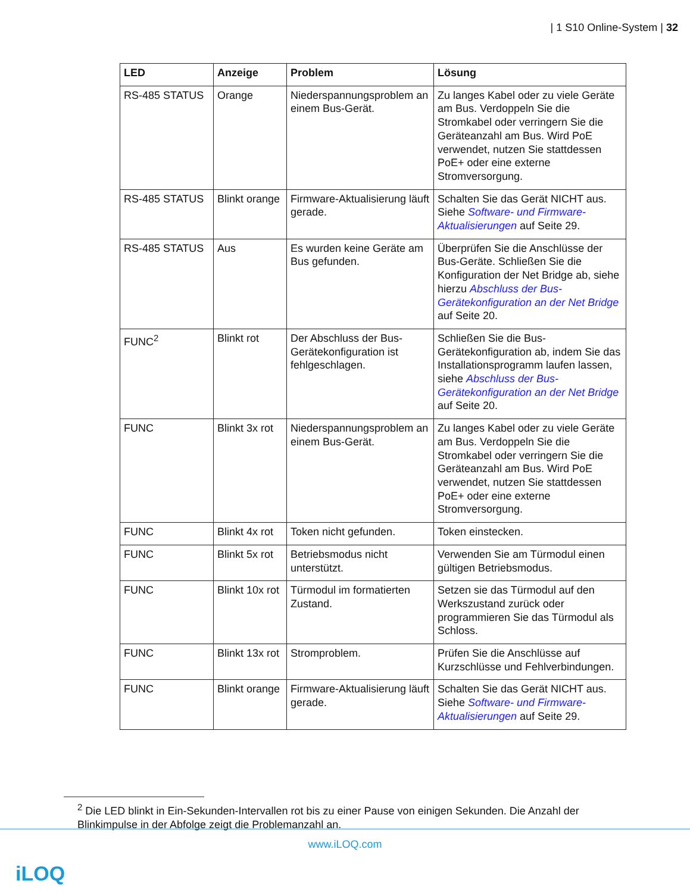| 1 S10 Online-System | 32
| LED | Anzeige | Problem | Lösung |
| --- | --- | --- | --- |
| RS-485 STATUS | Orange | Niederspannungsproblem an einem Bus-Gerät. | Zu langes Kabel oder zu viele Geräte am Bus. Verdoppeln Sie die Stromkabel oder verringern Sie die Geräteanzahl am Bus. Wird PoE verwendet, nutzen Sie stattdessen PoE+ oder eine externe Stromversorgung. |
| RS-485 STATUS | Blinkt orange | Firmware-Aktualisierung läuft gerade. | Schalten Sie das Gerät NICHT aus. Siehe Software- und Firmware-Aktualisierungen auf Seite 29. |
| RS-485 STATUS | Aus | Es wurden keine Geräte am Bus gefunden. | Überprüfen Sie die Anschlüsse der Bus-Geräte. Schließen Sie die Konfiguration der Net Bridge ab, siehe hierzu Abschluss der Bus-Gerätekonfiguration an der Net Bridge auf Seite 20. |
| FUNC<sup>2</sup> | Blinkt rot | Der Abschluss der Bus-Gerätekonfiguration ist fehlgeschlagen. | Schließen Sie die Bus-Gerätekonfiguration ab, indem Sie das Installationsprogramm laufen lassen, siehe Abschluss der Bus-Gerätekonfiguration an der Net Bridge auf Seite 20. |
| FUNC | Blinkt 3x rot | Niederspannungsproblem an einem Bus-Gerät. | Zu langes Kabel oder zu viele Geräte am Bus. Verdoppeln Sie die Stromkabel oder verringern Sie die Geräteanzahl am Bus. Wird PoE verwendet, nutzen Sie stattdessen PoE+ oder eine externe Stromversorgung. |
| FUNC | Blinkt 4x rot | Token nicht gefunden. | Token einstecken. |
| FUNC | Blinkt 5x rot | Betriebsmodus nicht unterstützt. | Verwenden Sie am Türmodul einen gültigen Betriebsmodus. |
| FUNC | Blinkt 10x rot | Türmodul im formatierten Zustand. | Setzen sie das Türmodul auf den Werkszustand zurück oder programmieren Sie das Türmodul als Schloss. |
| FUNC | Blinkt 13x rot | Stromproblem. | Prüfen Sie die Anschlüsse auf Kurzschlüsse und Fehlverbindungen. |
| FUNC | Blinkt orange | Firmware-Aktualisierung läuft gerade. | Schalten Sie das Gerät NICHT aus. Siehe Software- und Firmware-Aktualisierungen auf Seite 29. |
<sup>2</sup> Die LED blinkt in Ein-Sekunden-Intervallen rot bis zu einer Pause von einigen Sekunden. Die Anzahl der Blinkimpulse in der Abfolge zeigt die Problemanzahl an.
www.iLOQ.com
iLOQ